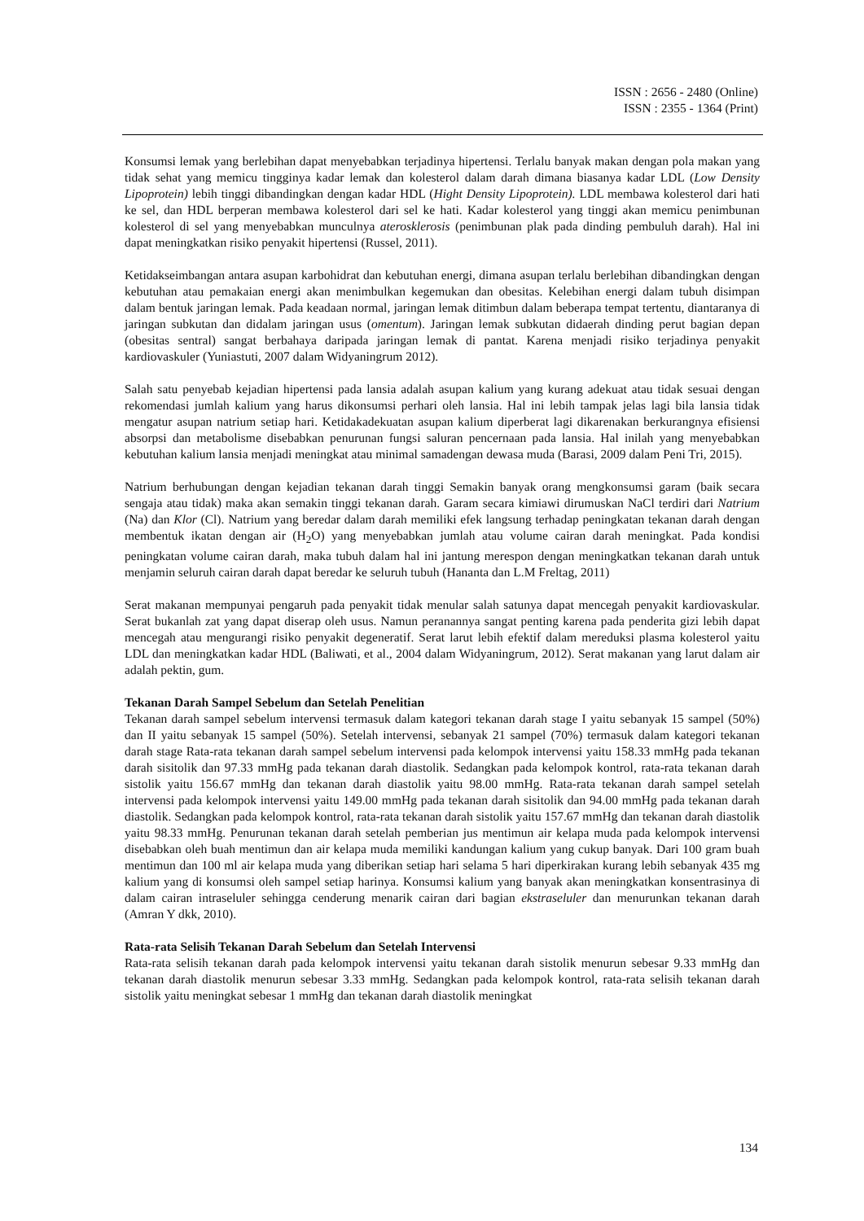ISSN : 2656 - 2480 (Online)
ISSN : 2355 - 1364 (Print)
Konsumsi lemak yang berlebihan dapat menyebabkan terjadinya hipertensi. Terlalu banyak makan dengan pola makan yang tidak sehat yang memicu tingginya kadar lemak dan kolesterol dalam darah dimana biasanya kadar LDL (Low Density Lipoprotein) lebih tinggi dibandingkan dengan kadar HDL (Hight Density Lipoprotein). LDL membawa kolesterol dari hati ke sel, dan HDL berperan membawa kolesterol dari sel ke hati. Kadar kolesterol yang tinggi akan memicu penimbunan kolesterol di sel yang menyebabkan munculnya aterosklerosis (penimbunan plak pada dinding pembuluh darah). Hal ini dapat meningkatkan risiko penyakit hipertensi (Russel, 2011).
Ketidakseimbangan antara asupan karbohidrat dan kebutuhan energi, dimana asupan terlalu berlebihan dibandingkan dengan kebutuhan atau pemakaian energi akan menimbulkan kegemukan dan obesitas. Kelebihan energi dalam tubuh disimpan dalam bentuk jaringan lemak. Pada keadaan normal, jaringan lemak ditimbun dalam beberapa tempat tertentu, diantaranya di jaringan subkutan dan didalam jaringan usus (omentum). Jaringan lemak subkutan didaerah dinding perut bagian depan (obesitas sentral) sangat berbahaya daripada jaringan lemak di pantat. Karena menjadi risiko terjadinya penyakit kardiovaskuler (Yuniastuti, 2007 dalam Widyaningrum 2012).
Salah satu penyebab kejadian hipertensi pada lansia adalah asupan kalium yang kurang adekuat atau tidak sesuai dengan rekomendasi jumlah kalium yang harus dikonsumsi perhari oleh lansia. Hal ini lebih tampak jelas lagi bila lansia tidak mengatur asupan natrium setiap hari. Ketidakadekuatan asupan kalium diperberat lagi dikarenakan berkurangnya efisiensi absorpsi dan metabolisme disebabkan penurunan fungsi saluran pencernaan pada lansia. Hal inilah yang menyebabkan kebutuhan kalium lansia menjadi meningkat atau minimal samadengan dewasa muda (Barasi, 2009 dalam Peni Tri, 2015).
Natrium berhubungan dengan kejadian tekanan darah tinggi Semakin banyak orang mengkonsumsi garam (baik secara sengaja atau tidak) maka akan semakin tinggi tekanan darah. Garam secara kimiawi dirumuskan NaCl terdiri dari Natrium (Na) dan Klor (Cl). Natrium yang beredar dalam darah memiliki efek langsung terhadap peningkatan tekanan darah dengan membentuk ikatan dengan air (H<sub>2</sub>O) yang menyebabkan jumlah atau volume cairan darah meningkat. Pada kondisi peningkatan volume cairan darah, maka tubuh dalam hal ini jantung merespon dengan meningkatkan tekanan darah untuk menjamin seluruh cairan darah dapat beredar ke seluruh tubuh (Hananta dan L.M Freltag, 2011)
Serat makanan mempunyai pengaruh pada penyakit tidak menular salah satunya dapat mencegah penyakit kardiovaskular. Serat bukanlah zat yang dapat diserap oleh usus. Namun peranannya sangat penting karena pada penderita gizi lebih dapat mencegah atau mengurangi risiko penyakit degeneratif. Serat larut lebih efektif dalam mereduksi plasma kolesterol yaitu LDL dan meningkatkan kadar HDL (Baliwati, et al., 2004 dalam Widyaningrum, 2012). Serat makanan yang larut dalam air adalah pektin, gum.
Tekanan Darah Sampel Sebelum dan Setelah Penelitian
Tekanan darah sampel sebelum intervensi termasuk dalam kategori tekanan darah stage I yaitu sebanyak 15 sampel (50%) dan II yaitu sebanyak 15 sampel (50%). Setelah intervensi, sebanyak 21 sampel (70%) termasuk dalam kategori tekanan darah stage Rata-rata tekanan darah sampel sebelum intervensi pada kelompok intervensi yaitu 158.33 mmHg pada tekanan darah sisitolik dan 97.33 mmHg pada tekanan darah diastolik. Sedangkan pada kelompok kontrol, rata-rata tekanan darah sistolik yaitu 156.67 mmHg dan tekanan darah diastolik yaitu 98.00 mmHg. Rata-rata tekanan darah sampel setelah intervensi pada kelompok intervensi yaitu 149.00 mmHg pada tekanan darah sisitolik dan 94.00 mmHg pada tekanan darah diastolik. Sedangkan pada kelompok kontrol, rata-rata tekanan darah sistolik yaitu 157.67 mmHg dan tekanan darah diastolik yaitu 98.33 mmHg. Penurunan tekanan darah setelah pemberian jus mentimun air kelapa muda pada kelompok intervensi disebabkan oleh buah mentimun dan air kelapa muda memiliki kandungan kalium yang cukup banyak. Dari 100 gram buah mentimun dan 100 ml air kelapa muda yang diberikan setiap hari selama 5 hari diperkirakan kurang lebih sebanyak 435 mg kalium yang di konsumsi oleh sampel setiap harinya. Konsumsi kalium yang banyak akan meningkatkan konsentrasinya di dalam cairan intraseluler sehingga cenderung menarik cairan dari bagian ekstraseluler dan menurunkan tekanan darah (Amran Y dkk, 2010).
Rata-rata Selisih Tekanan Darah Sebelum dan Setelah Intervensi
Rata-rata selisih tekanan darah pada kelompok intervensi yaitu tekanan darah sistolik menurun sebesar 9.33 mmHg dan tekanan darah diastolik menurun sebesar 3.33 mmHg. Sedangkan pada kelompok kontrol, rata-rata selisih tekanan darah sistolik yaitu meningkat sebesar 1 mmHg dan tekanan darah diastolik meningkat
134